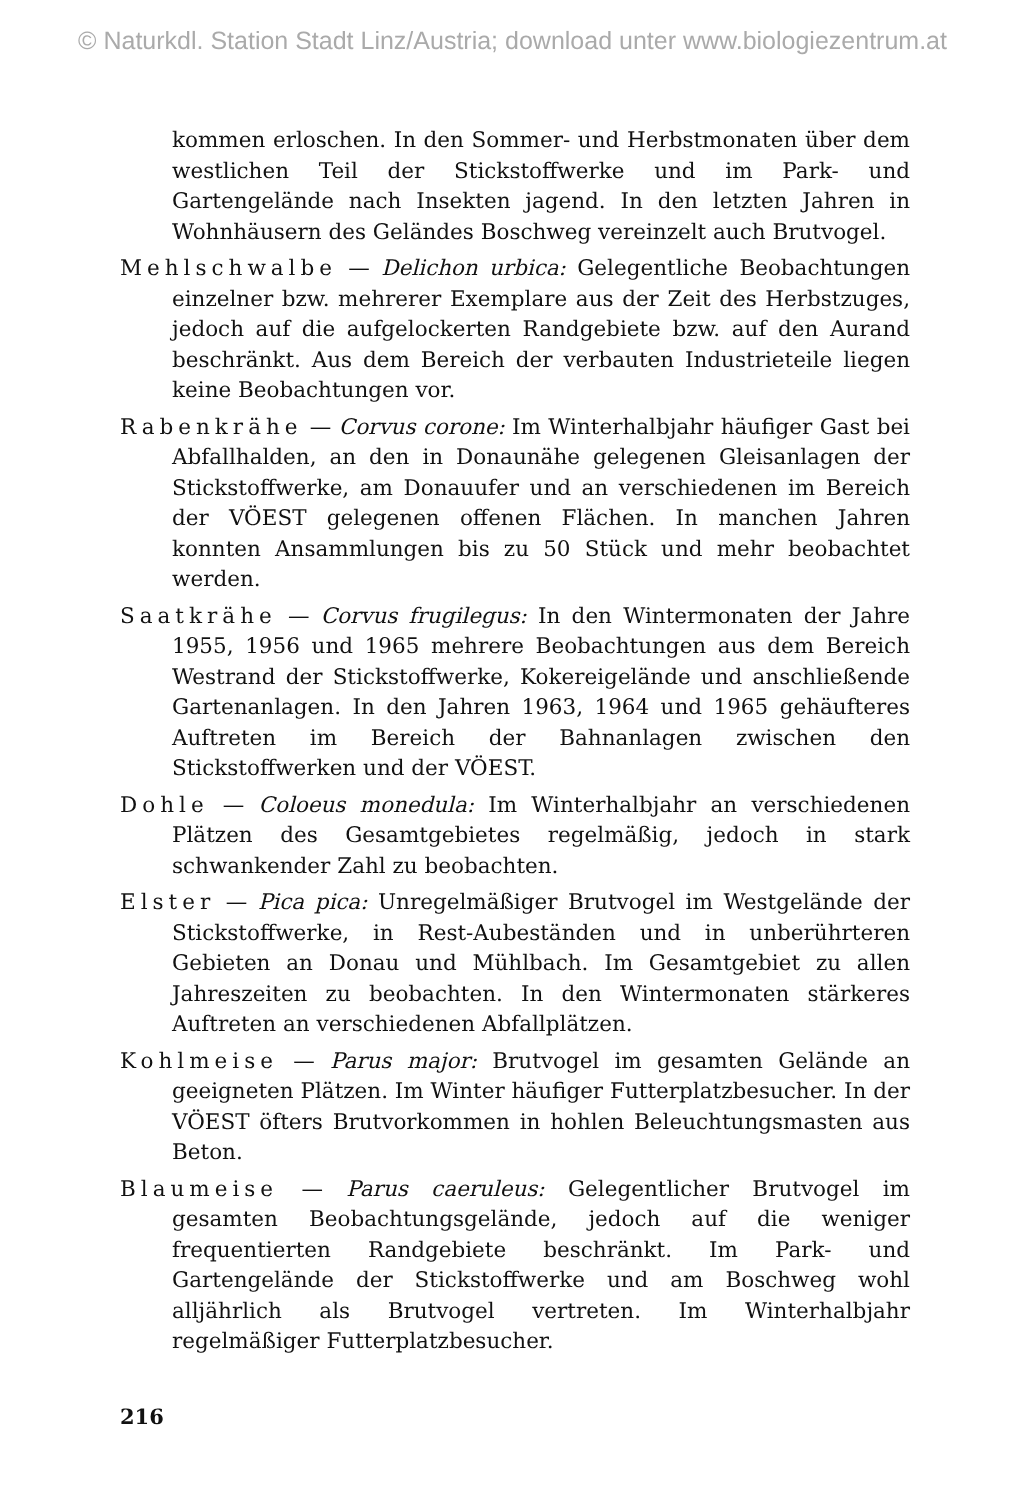© Naturkdl. Station Stadt Linz/Austria; download unter www.biologiezentrum.at
kommen erloschen. In den Sommer- und Herbstmonaten über dem westlichen Teil der Stickstoffwerke und im Park- und Gartengelände nach Insekten jagend. In den letzten Jahren in Wohnhäusern des Geländes Boschweg vereinzelt auch Brutvogel.
Mehlschwalbe — Delichon urbica: Gelegentliche Beobachtungen einzelner bzw. mehrerer Exemplare aus der Zeit des Herbstzuges, jedoch auf die aufgelockerten Randgebiete bzw. auf den Aurand beschränkt. Aus dem Bereich der verbauten Industrieteile liegen keine Beobachtungen vor.
Rabenkrähe — Corvus corone: Im Winterhalbjahr häufiger Gast bei Abfallhalden, an den in Donaunähe gelegenen Gleisanlagen der Stickstoffwerke, am Donauufer und an verschiedenen im Bereich der VÖEST gelegenen offenen Flächen. In manchen Jahren konnten Ansammlungen bis zu 50 Stück und mehr beobachtet werden.
Saatkrähe — Corvus frugilegus: In den Wintermonaten der Jahre 1955, 1956 und 1965 mehrere Beobachtungen aus dem Bereich Westrand der Stickstoffwerke, Kokereigelände und anschließende Gartenanlagen. In den Jahren 1963, 1964 und 1965 gehäufteres Auftreten im Bereich der Bahnanlagen zwischen den Stickstoffwerken und der VÖEST.
Dohle — Coloeus monedula: Im Winterhalbjahr an verschiedenen Plätzen des Gesamtgebietes regelmäßig, jedoch in stark schwankender Zahl zu beobachten.
Elster — Pica pica: Unregelmäßiger Brutvogel im Westgelände der Stickstoffwerke, in Rest-Aubeständen und in unberührteren Gebieten an Donau und Mühlbach. Im Gesamtgebiet zu allen Jahreszeiten zu beobachten. In den Wintermonaten stärkeres Auftreten an verschiedenen Abfallplätzen.
Kohlmeise — Parus major: Brutvogel im gesamten Gelände an geeigneten Plätzen. Im Winter häufiger Futterplatzbesucher. In der VÖEST öfters Brutvorkommen in hohlen Beleuchtungsmasten aus Beton.
Blaumeise — Parus caeruleus: Gelegentlicher Brutvogel im gesamten Beobachtungsgelände, jedoch auf die weniger frequentierten Randgebiete beschränkt. Im Park- und Gartengelände der Stickstoffwerke und am Boschweg wohl alljährlich als Brutvogel vertreten. Im Winterhalbjahr regelmäßiger Futterplatzbesucher.
216